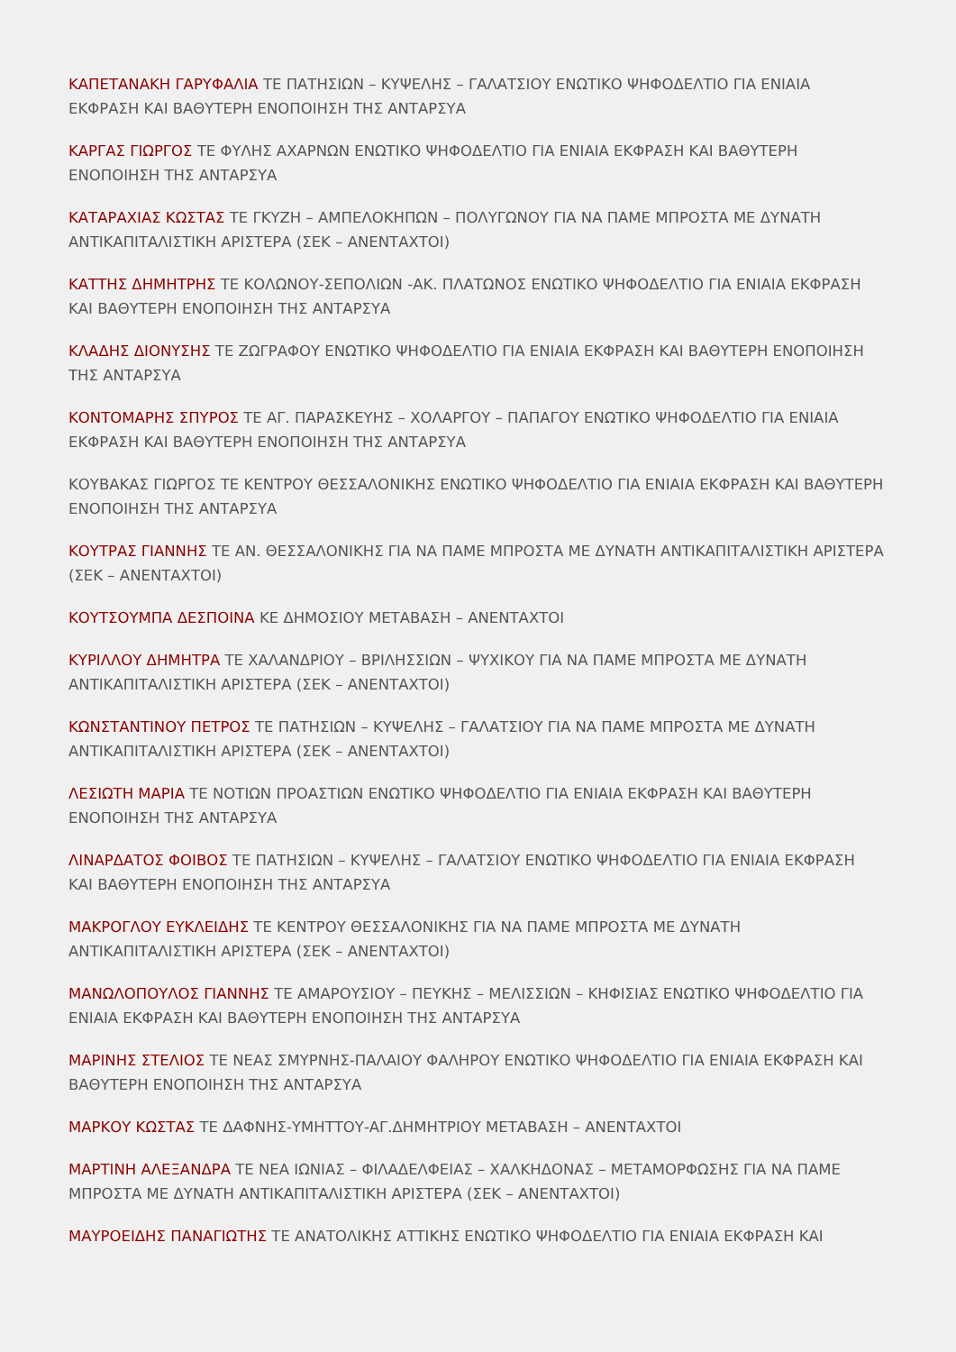ΚΑΠΕΤΑΝΑΚΗ ΓΑΡΥΦΑΛΙΑ ΤΕ ΠΑΤΗΣΙΩΝ – ΚΥΨΕΛΗΣ – ΓΑΛΑΤΣΙΟΥ ΕΝΩΤΙΚΟ ΨΗΦΟΔΕΛΤΙΟ ΓΙΑ ΕΝΙΑΙΑ ΕΚΦΡΑΣΗ ΚΑΙ ΒΑΘΥΤΕΡΗ ΕΝΟΠΟΙΗΣΗ ΤΗΣ ΑΝΤΑΡΣΥΑ
ΚΑΡΓΑΣ ΓΙΩΡΓΟΣ ΤΕ ΦΥΛΗΣ ΑΧΑΡΝΩΝ ΕΝΩΤΙΚΟ ΨΗΦΟΔΕΛΤΙΟ ΓΙΑ ΕΝΙΑΙΑ ΕΚΦΡΑΣΗ ΚΑΙ ΒΑΘΥΤΕΡΗ ΕΝΟΠΟΙΗΣΗ ΤΗΣ ΑΝΤΑΡΣΥΑ
ΚΑΤΑΡΑΧΙΑΣ ΚΩΣΤΑΣ ΤΕ ΓΚΥΖΗ – ΑΜΠΕΛΟΚΗΠΩΝ – ΠΟΛΥΓΩΝΟΥ ΓΙΑ ΝΑ ΠΑΜΕ ΜΠΡΟΣΤΑ ΜΕ ΔΥΝΑΤΗ ΑΝΤΙΚΑΠΙΤΑΛΙΣΤΙΚΗ ΑΡΙΣΤΕΡΑ (ΣΕΚ – ΑΝΕΝΤΑΧΤΟΙ)
ΚΑΤΤΗΣ ΔΗΜΗΤΡΗΣ ΤΕ ΚΟΛΩΝΟΥ-ΣΕΠΟΛΙΩΝ -ΑΚ. ΠΛΑΤΩΝΟΣ ΕΝΩΤΙΚΟ ΨΗΦΟΔΕΛΤΙΟ ΓΙΑ ΕΝΙΑΙΑ ΕΚΦΡΑΣΗ ΚΑΙ ΒΑΘΥΤΕΡΗ ΕΝΟΠΟΙΗΣΗ ΤΗΣ ΑΝΤΑΡΣΥΑ
ΚΛΑΔΗΣ ΔΙΟΝΥΣΗΣ ΤΕ ΖΩΓΡΑΦΟΥ ΕΝΩΤΙΚΟ ΨΗΦΟΔΕΛΤΙΟ ΓΙΑ ΕΝΙΑΙΑ ΕΚΦΡΑΣΗ ΚΑΙ ΒΑΘΥΤΕΡΗ ΕΝΟΠΟΙΗΣΗ ΤΗΣ ΑΝΤΑΡΣΥΑ
ΚΟΝΤΟΜΑΡΗΣ ΣΠΥΡΟΣ ΤΕ ΑΓ. ΠΑΡΑΣΚΕΥΗΣ – ΧΟΛΑΡΓΟΥ – ΠΑΠΑΓΟΥ ΕΝΩΤΙΚΟ ΨΗΦΟΔΕΛΤΙΟ ΓΙΑ ΕΝΙΑΙΑ ΕΚΦΡΑΣΗ ΚΑΙ ΒΑΘΥΤΕΡΗ ΕΝΟΠΟΙΗΣΗ ΤΗΣ ΑΝΤΑΡΣΥΑ
ΚΟΥΒΑΚΑΣ ΓΙΩΡΓΟΣ ΤΕ ΚΕΝΤΡΟΥ ΘΕΣΣΑΛΟΝΙΚΗΣ ΕΝΩΤΙΚΟ ΨΗΦΟΔΕΛΤΙΟ ΓΙΑ ΕΝΙΑΙΑ ΕΚΦΡΑΣΗ ΚΑΙ ΒΑΘΥΤΕΡΗ ΕΝΟΠΟΙΗΣΗ ΤΗΣ ΑΝΤΑΡΣΥΑ
ΚΟΥΤΡΑΣ ΓΙΑΝΝΗΣ ΤΕ ΑΝ. ΘΕΣΣΑΛΟΝΙΚΗΣ ΓΙΑ ΝΑ ΠΑΜΕ ΜΠΡΟΣΤΑ ΜΕ ΔΥΝΑΤΗ ΑΝΤΙΚΑΠΙΤΑΛΙΣΤΙΚΗ ΑΡΙΣΤΕΡΑ (ΣΕΚ – ΑΝΕΝΤΑΧΤΟΙ)
ΚΟΥΤΣΟΥΜΠΑ ΔΕΣΠΟΙΝΑ ΚΕ ΔΗΜΟΣΙΟΥ ΜΕΤΑΒΑΣΗ – ΑΝΕΝΤΑΧΤΟΙ
ΚΥΡΙΛΛΟΥ ΔΗΜΗΤΡΑ ΤΕ ΧΑΛΑΝΔΡΙΟΥ – ΒΡΙΛΗΣΣΙΩΝ – ΨΥΧΙΚΟΥ ΓΙΑ ΝΑ ΠΑΜΕ ΜΠΡΟΣΤΑ ΜΕ ΔΥΝΑΤΗ ΑΝΤΙΚΑΠΙΤΑΛΙΣΤΙΚΗ ΑΡΙΣΤΕΡΑ (ΣΕΚ – ΑΝΕΝΤΑΧΤΟΙ)
ΚΩΝΣΤΑΝΤΙΝΟΥ ΠΕΤΡΟΣ ΤΕ ΠΑΤΗΣΙΩΝ – ΚΥΨΕΛΗΣ – ΓΑΛΑΤΣΙΟΥ ΓΙΑ ΝΑ ΠΑΜΕ ΜΠΡΟΣΤΑ ΜΕ ΔΥΝΑΤΗ ΑΝΤΙΚΑΠΙΤΑΛΙΣΤΙΚΗ ΑΡΙΣΤΕΡΑ (ΣΕΚ – ΑΝΕΝΤΑΧΤΟΙ)
ΛΕΣΙΩΤΗ ΜΑΡΙΑ ΤΕ ΝΟΤΙΩΝ ΠΡΟΑΣΤΙΩΝ ΕΝΩΤΙΚΟ ΨΗΦΟΔΕΛΤΙΟ ΓΙΑ ΕΝΙΑΙΑ ΕΚΦΡΑΣΗ ΚΑΙ ΒΑΘΥΤΕΡΗ ΕΝΟΠΟΙΗΣΗ ΤΗΣ ΑΝΤΑΡΣΥΑ
ΛΙΝΑΡΔΑΤΟΣ ΦΟΙΒΟΣ ΤΕ ΠΑΤΗΣΙΩΝ – ΚΥΨΕΛΗΣ – ΓΑΛΑΤΣΙΟΥ ΕΝΩΤΙΚΟ ΨΗΦΟΔΕΛΤΙΟ ΓΙΑ ΕΝΙΑΙΑ ΕΚΦΡΑΣΗ ΚΑΙ ΒΑΘΥΤΕΡΗ ΕΝΟΠΟΙΗΣΗ ΤΗΣ ΑΝΤΑΡΣΥΑ
ΜΑΚΡΟΓΛΟΥ ΕΥΚΛΕΙΔΗΣ ΤΕ ΚΕΝΤΡΟΥ ΘΕΣΣΑΛΟΝΙΚΗΣ ΓΙΑ ΝΑ ΠΑΜΕ ΜΠΡΟΣΤΑ ΜΕ ΔΥΝΑΤΗ ΑΝΤΙΚΑΠΙΤΑΛΙΣΤΙΚΗ ΑΡΙΣΤΕΡΑ (ΣΕΚ – ΑΝΕΝΤΑΧΤΟΙ)
ΜΑΝΩΛΟΠΟΥΛΟΣ ΓΙΑΝΝΗΣ ΤΕ ΑΜΑΡΟΥΣΙΟΥ – ΠΕΥΚΗΣ – ΜΕΛΙΣΣΙΩΝ – ΚΗΦΙΣΙΑΣ ΕΝΩΤΙΚΟ ΨΗΦΟΔΕΛΤΙΟ ΓΙΑ ΕΝΙΑΙΑ ΕΚΦΡΑΣΗ ΚΑΙ ΒΑΘΥΤΕΡΗ ΕΝΟΠΟΙΗΣΗ ΤΗΣ ΑΝΤΑΡΣΥΑ
ΜΑΡΙΝΗΣ ΣΤΕΛΙΟΣ ΤΕ ΝΕΑΣ ΣΜΥΡΝΗΣ-ΠΑΛΑΙΟΥ ΦΑΛΗΡΟΥ ΕΝΩΤΙΚΟ ΨΗΦΟΔΕΛΤΙΟ ΓΙΑ ΕΝΙΑΙΑ ΕΚΦΡΑΣΗ ΚΑΙ ΒΑΘΥΤΕΡΗ ΕΝΟΠΟΙΗΣΗ ΤΗΣ ΑΝΤΑΡΣΥΑ
ΜΑΡΚΟΥ ΚΩΣΤΑΣ ΤΕ ΔΑΦΝΗΣ-ΥΜΗΤΤΟΥ-ΑΓ.ΔΗΜΗΤΡΙΟΥ ΜΕΤΑΒΑΣΗ – ΑΝΕΝΤΑΧΤΟΙ
ΜΑΡΤΙΝΗ ΑΛΕΞΑΝΔΡΑ ΤΕ ΝΕΑ ΙΩΝΙΑΣ – ΦΙΛΑΔΕΛΦΕΙΑΣ – ΧΑΛΚΗΔΟΝΑΣ – ΜΕΤΑΜΟΡΦΩΣΗΣ ΓΙΑ ΝΑ ΠΑΜΕ ΜΠΡΟΣΤΑ ΜΕ ΔΥΝΑΤΗ ΑΝΤΙΚΑΠΙΤΑΛΙΣΤΙΚΗ ΑΡΙΣΤΕΡΑ (ΣΕΚ – ΑΝΕΝΤΑΧΤΟΙ)
ΜΑΥΡΟΕΙΔΗΣ ΠΑΝΑΓΙΩΤΗΣ ΤΕ ΑΝΑΤΟΛΙΚΗΣ ΑΤΤΙΚΗΣ ΕΝΩΤΙΚΟ ΨΗΦΟΔΕΛΤΙΟ ΓΙΑ ΕΝΙΑΙΑ ΕΚΦΡΑΣΗ ΚΑΙ